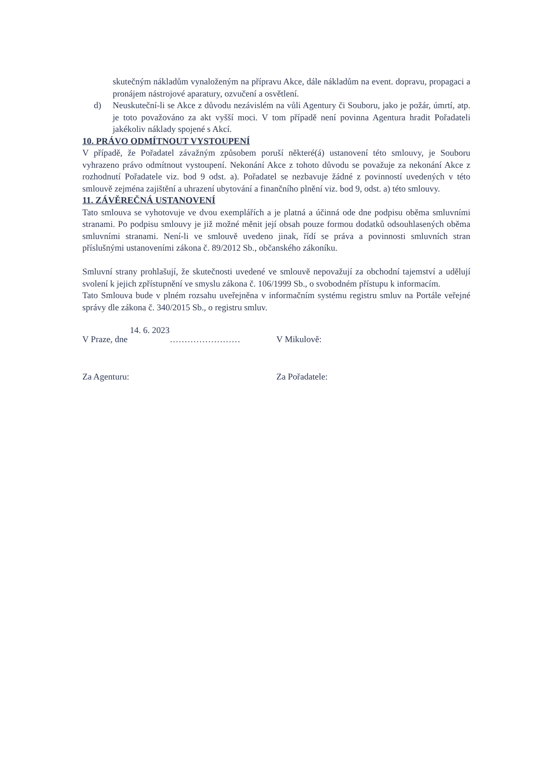skutečným nákladům vynaloženým na přípravu Akce, dále nákladům na event. dopravu, propagaci a pronájem nástrojové aparatury, ozvučení a osvětlení.
d) Neuskuteční-li se Akce z důvodu nezávislém na vůli Agentury či Souboru, jako je požár, úmrtí, atp. je toto považováno za akt vyšší moci. V tom případě není povinna Agentura hradit Pořadateli jakékoliv náklady spojené s Akcí.
10. PRÁVO ODMÍTNOUT VYSTOUPENÍ
V případě, že Pořadatel závažným způsobem poruší některé(á) ustanovení této smlouvy, je Souboru vyhrazeno právo odmítnout vystoupení. Nekonání Akce z tohoto důvodu se považuje za nekonání Akce z rozhodnutí Pořadatele viz. bod 9 odst. a). Pořadatel se nezbavuje žádné z povinností uvedených v této smlouvě zejména zajištění a uhrazení ubytování a finančního plnění viz. bod 9, odst. a) této smlouvy.
11. ZÁVĚREČNÁ USTANOVENÍ
Tato smlouva se vyhotovuje ve dvou exemplářích a je platná a účinná ode dne podpisu oběma smluvními stranami. Po podpisu smlouvy je již možné měnit její obsah pouze formou dodatků odsouhlasených oběma smluvními stranami. Není-li ve smlouvě uvedeno jinak, řídí se práva a povinnosti smluvních stran příslušnými ustanoveními zákona č. 89/2012 Sb., občanského zákoníku.
Smluvní strany prohlašují, že skutečnosti uvedené ve smlouvě nepovažují za obchodní tajemství a udělují svolení k jejich zpřístupnění ve smyslu zákona č. 106/1999 Sb., o svobodném přístupu k informacím.
Tato Smlouva bude v plném rozsahu uveřejněna v informačním systému registru smluv na Portále veřejné správy dle zákona č. 340/2015 Sb., o registru smluv.
V Praze, dne 14. 6. 2023…………………… V Mikulově:
Za Agenturu: Za Pořadatele: